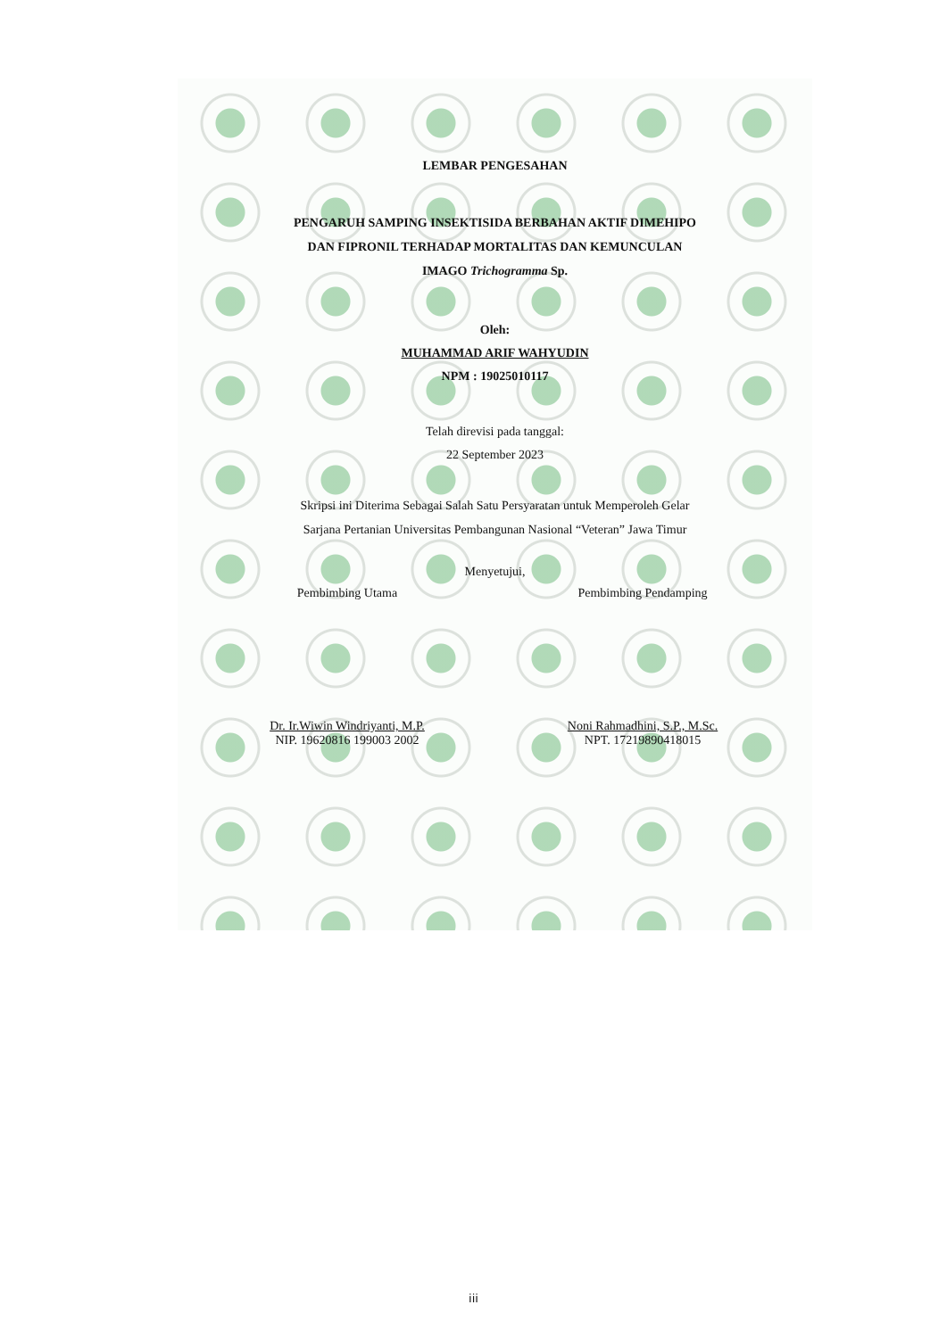LEMBAR PENGESAHAN
PENGARUH SAMPING INSEKTISIDA BERBAHAN AKTIF DIMEHIPO
DAN FIPRONIL TERHADAP MORTALITAS DAN KEMUNCULAN
IMAGO Trichogramma Sp.
Oleh:
MUHAMMAD ARIF WAHYUDIN
NPM : 19025010117
Telah direvisi pada tanggal:
22 September 2023
Skripsi ini Diterima Sebagai Salah Satu Persyaratan untuk Memperoleh Gelar
Sarjana Pertanian Universitas Pembangunan Nasional “Veteran” Jawa Timur
Menyetujui,
Pembimbing Utama Pembimbing Pendamping
Dr. Ir.Wiwin Windriyanti, M.P.
NIP. 19620816 199003 2002
Noni Rahmadhini, S.P., M.Sc.
NPT. 17219890418015
iii